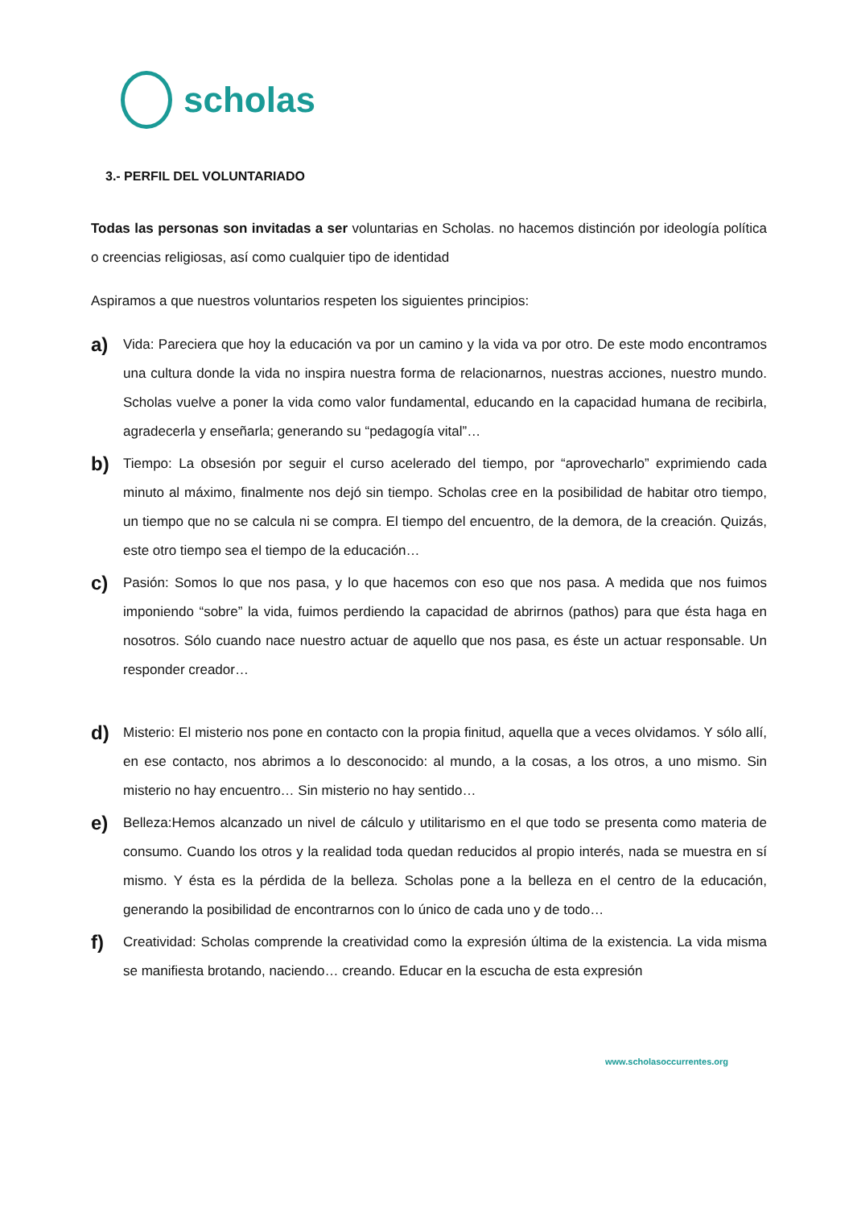scholas
3.- PERFIL DEL VOLUNTARIADO
Todas las personas son invitadas a ser voluntarias en Scholas. no hacemos distinción por ideología política o creencias religiosas, así como cualquier tipo de identidad
Aspiramos a que nuestros voluntarios respeten los siguientes principios:
a)
Vida: Pareciera que hoy la educación va por un camino y la vida va por otro. De este modo encontramos una cultura donde la vida no inspira nuestra forma de relacionarnos, nuestras acciones, nuestro mundo. Scholas vuelve a poner la vida como valor fundamental, educando en la capacidad humana de recibirla, agradecerla y enseñarla; generando su “pedagogía vital”…
b)
Tiempo: La obsesión por seguir el curso acelerado del tiempo, por “aprovecharlo” exprimiendo cada minuto al máximo, finalmente nos dejó sin tiempo. Scholas cree en la posibilidad de habitar otro tiempo, un tiempo que no se calcula ni se compra. El tiempo del encuentro, de la demora, de la creación. Quizás, este otro tiempo sea el tiempo de la educación…
c)
Pasión: Somos lo que nos pasa, y lo que hacemos con eso que nos pasa. A medida que nos fuimos imponiendo “sobre” la vida, fuimos perdiendo la capacidad de abrirnos (pathos) para que ésta haga en nosotros. Sólo cuando nace nuestro actuar de aquello que nos pasa, es éste un actuar responsable. Un responder creador…
d)
Misterio: El misterio nos pone en contacto con la propia finitud, aquella que a veces olvidamos. Y sólo allí, en ese contacto, nos abrimos a lo desconocido: al mundo, a la cosas, a los otros, a uno mismo. Sin misterio no hay encuentro… Sin misterio no hay sentido…
e)
Belleza:Hemos alcanzado un nivel de cálculo y utilitarismo en el que todo se presenta como materia de consumo. Cuando los otros y la realidad toda quedan reducidos al propio interés, nada se muestra en sí mismo. Y ésta es la pérdida de la belleza. Scholas pone a la belleza en el centro de la educación, generando la posibilidad de encontrarnos con lo único de cada uno y de todo…
f)
Creatividad: Scholas comprende la creatividad como la expresión última de la existencia. La vida misma se manifiesta brotando, naciendo… creando. Educar en la escucha de esta expresión
www.scholasoccurrentes.org